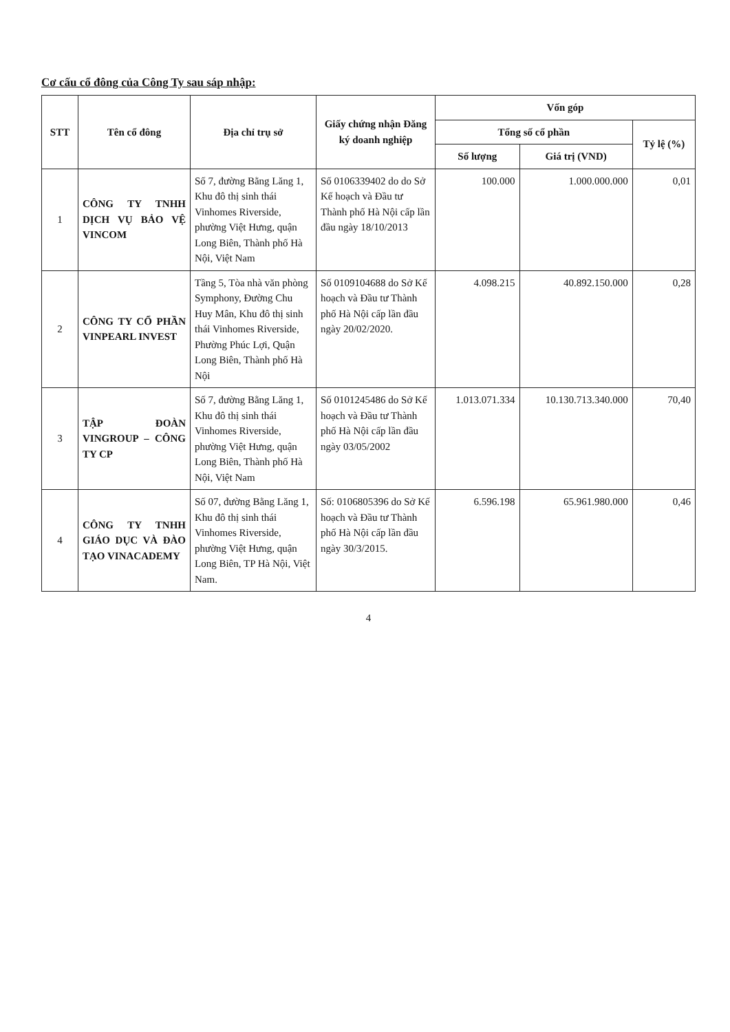Cơ cấu cổ đông của Công Ty sau sáp nhập:
| STT | Tên cổ đông | Địa chỉ trụ sở | Giấy chứng nhận Đăng ký doanh nghiệp | Vốn góp | | |
| --- | --- | --- | --- | --- | --- | --- |
| | | | | Tổng số cổ phần | | Tỷ lệ (%) |
| | | | | Số lượng | Giá trị (VND) | |
| 1 | CÔNG TY TNHH DỊCH VỤ BẢO VỆ VINCOM | Số 7, đường Bằng Lăng 1, Khu đô thị sinh thái Vinhomes Riverside, phường Việt Hưng, quận Long Biên, Thành phố Hà Nội, Việt Nam | Số 0106339402 do do Sở Kế hoạch và Đầu tư Thành phố Hà Nội cấp lần đầu ngày 18/10/2013 | 100.000 | 1.000.000.000 | 0,01 |
| 2 | CÔNG TY CỔ PHẦN VINPEARL INVEST | Tầng 5, Tòa nhà văn phòng Symphony, Đường Chu Huy Mân, Khu đô thị sinh thái Vinhomes Riverside, Phường Phúc Lợi, Quận Long Biên, Thành phố Hà Nội | Số 0109104688 do Sở Kế hoạch và Đầu tư Thành phố Hà Nội cấp lần đầu ngày 20/02/2020. | 4.098.215 | 40.892.150.000 | 0,28 |
| 3 | TẬP ĐOÀN VINGROUP – CÔNG TY CP | Số 7, đường Bằng Lăng 1, Khu đô thị sinh thái Vinhomes Riverside, phường Việt Hưng, quận Long Biên, Thành phố Hà Nội, Việt Nam | Số 0101245486 do Sở Kế hoạch và Đầu tư Thành phố Hà Nội cấp lần đầu ngày 03/05/2002 | 1.013.071.334 | 10.130.713.340.000 | 70,40 |
| 4 | CÔNG TY TNHH GIÁO DỤC VÀ ĐÀO TẠO VINACADEMY | Số 07, đường Bằng Lăng 1, Khu đô thị sinh thái Vinhomes Riverside, phường Việt Hưng, quận Long Biên, TP Hà Nội, Việt Nam. | Số: 0106805396 do Sở Kế hoạch và Đầu tư Thành phố Hà Nội cấp lần đầu ngày 30/3/2015. | 6.596.198 | 65.961.980.000 | 0,46 |
4